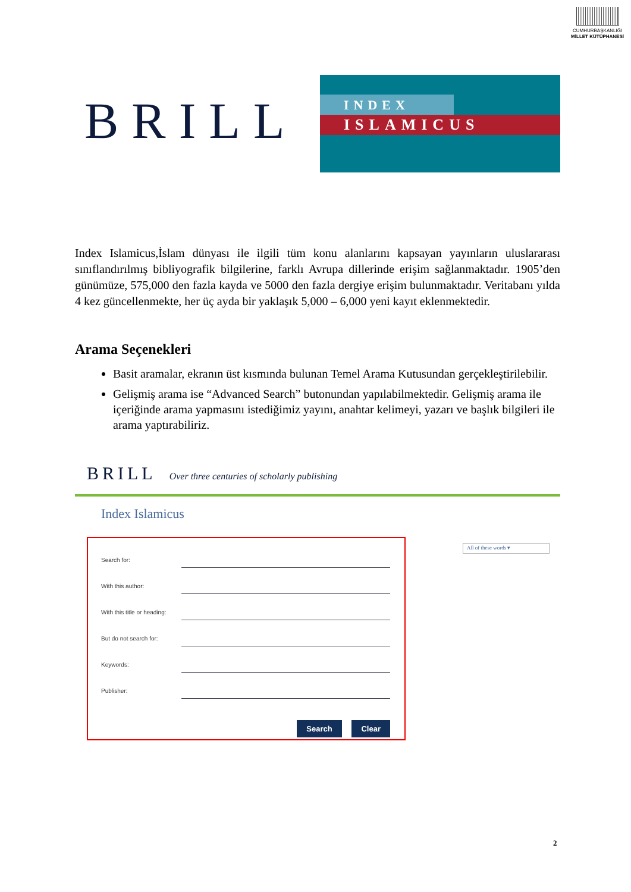CUMHURBAŞKANLIĞI
MİLLET KÜTÜPHANESİ
BRILL
INDEX
ISLAMICUS
Index Islamicus,İslam dünyası ile ilgili tüm konu alanlarını kapsayan yayınların uluslararası sınıflandırılmış bibliyografik bilgilerine, farklı Avrupa dillerinde erişim sağlanmaktadır. 1905’den günümüze, 575,000 den fazla kayda ve 5000 den fazla dergiye erişim bulunmaktadır. Veritabanı yılda 4 kez güncellenmekte, her üç ayda bir yaklaşık 5,000 – 6,000 yeni kayıt eklenmektedir.
Arama Seçenekleri
Basit aramalar, ekranın üst kısmında bulunan Temel Arama Kutusundan gerçekleştirilebilir.
Gelişmiş arama ise “Advanced Search” butonundan yapılabilmektedir. Gelişmiş arama ile içeriğinde arama yapmasını istediğimiz yayını, anahtar kelimeyi, yazarı ve başlık bilgileri ile arama yaptırabiliriz.
BRILL Over three centuries of scholarly publishing
Index Islamicus
Search for:
With this author:
With this title or heading:
But do not search for:
Keywords:
Publisher:
Search Clear
All of these words ▾
2